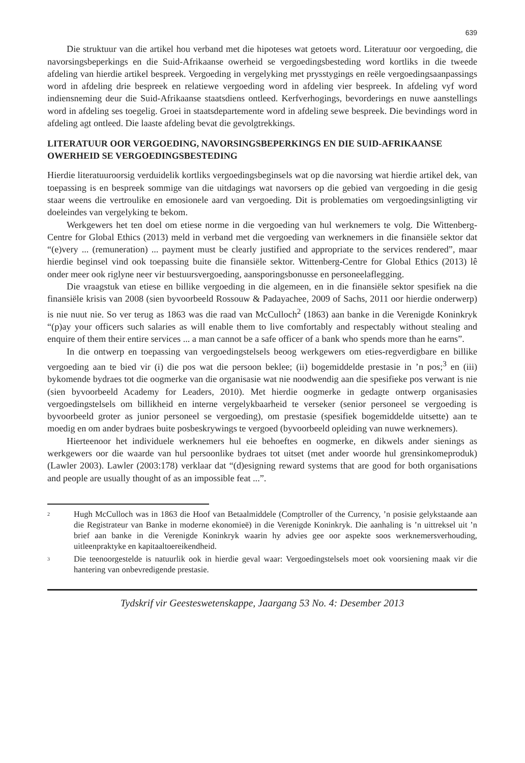639
Die struktuur van die artikel hou verband met die hipoteses wat getoets word. Literatuur oor vergoeding, die navorsingsbeperkings en die Suid-Afrikaanse owerheid se vergoedingsbesteding word kortliks in die tweede afdeling van hierdie artikel bespreek. Vergoeding in vergelyking met prysstygings en reële vergoedingsaanpassings word in afdeling drie bespreek en relatiewe vergoeding word in afdeling vier bespreek. In afdeling vyf word indiensneming deur die Suid-Afrikaanse staatsdiens ontleed. Kerfverhogings, bevorderings en nuwe aanstellings word in afdeling ses toegelig. Groei in staatsdepartemente word in afdeling sewe bespreek. Die bevindings word in afdeling agt ontleed. Die laaste afdeling bevat die gevolgtrekkings.
LITERATUUR OOR VERGOEDING, NAVORSINGSBEPERKINGS EN DIE SUID-AFRIKAANSE OWERHEID SE VERGOEDINGSBESTEDING
Hierdie literatuuroorsig verduidelik kortliks vergoedingsbeginsels wat op die navorsing wat hierdie artikel dek, van toepassing is en bespreek sommige van die uitdagings wat navorsers op die gebied van vergoeding in die gesig staar weens die vertroulike en emosionele aard van vergoeding. Dit is problematies om vergoedingsinligting vir doeleindes van vergelyking te bekom.
Werkgewers het ten doel om etiese norme in die vergoeding van hul werknemers te volg. Die Wittenberg-Centre for Global Ethics (2013) meld in verband met die vergoeding van werknemers in die finansiële sektor dat “(e)very ... (remuneration) ... payment must be clearly justified and appropriate to the services rendered”, maar hierdie beginsel vind ook toepassing buite die finansiële sektor. Wittenberg-Centre for Global Ethics (2013) lê onder meer ook riglyne neer vir bestuursvergoeding, aansporingsbonusse en personeelaflegging.
Die vraagstuk van etiese en billike vergoeding in die algemeen, en in die finansiële sektor spesifiek na die finansiële krisis van 2008 (sien byvoorbeeld Rossouw & Padayachee, 2009 of Sachs, 2011 oor hierdie onderwerp) is nie nuut nie. So ver terug as 1863 was die raad van McCulloch<sup>2</sup> (1863) aan banke in die Verenigde Koninkryk “(p)ay your officers such salaries as will enable them to live comfortably and respectably without stealing and enquire of them their entire services ... a man cannot be a safe officer of a bank who spends more than he earns”.
In die ontwerp en toepassing van vergoedingstelsels beoog werkgewers om eties-regverdigbare en billike vergoeding aan te bied vir (i) die pos wat die persoon beklee; (ii) bogemiddelde prestasie in ’n pos;<sup>3</sup> en (iii) bykomende bydraes tot die oogmerke van die organisasie wat nie noodwendig aan die spesifieke pos verwant is nie (sien byvoorbeeld Academy for Leaders, 2010). Met hierdie oogmerke in gedagte ontwerp organisasies vergoedingstelsels om billikheid en interne vergelykbaarheid te verseker (senior personeel se vergoeding is byvoorbeeld groter as junior personeel se vergoeding), om prestasie (spesifiek bogemiddelde uitsette) aan te moedig en om ander bydraes buite posbeskrywings te vergoed (byvoorbeeld opleiding van nuwe werknemers).
Hierteenoor het individuele werknemers hul eie behoeftes en oogmerke, en dikwels ander sienings as werkgewers oor die waarde van hul persoonlike bydraes tot uitset (met ander woorde hul grensinkomeproduk) (Lawler 2003). Lawler (2003:178) verklaar dat “(d)esigning reward systems that are good for both organisations and people are usually thought of as an impossible feat ...”.
<sup>2</sup>
Hugh McCulloch was in 1863 die Hoof van Betaalmiddele (Comptroller of the Currency, ’n posisie gelykstaande aan die Registrateur van Banke in moderne ekonomieë) in die Verenigde Koninkryk. Die aanhaling is ’n uittreksel uit ’n brief aan banke in die Verenigde Koninkryk waarin hy advies gee oor aspekte soos werknemersverhouding, uitleenpraktyke en kapitaaltoereikendheid.
<sup>3</sup>
Die teenoorgestelde is natuurlik ook in hierdie geval waar: Vergoedingstelsels moet ook voorsiening maak vir die hantering van onbevredigende prestasie.
Tydskrif vir Geesteswetenskappe, Jaargang 53 No. 4: Desember 2013